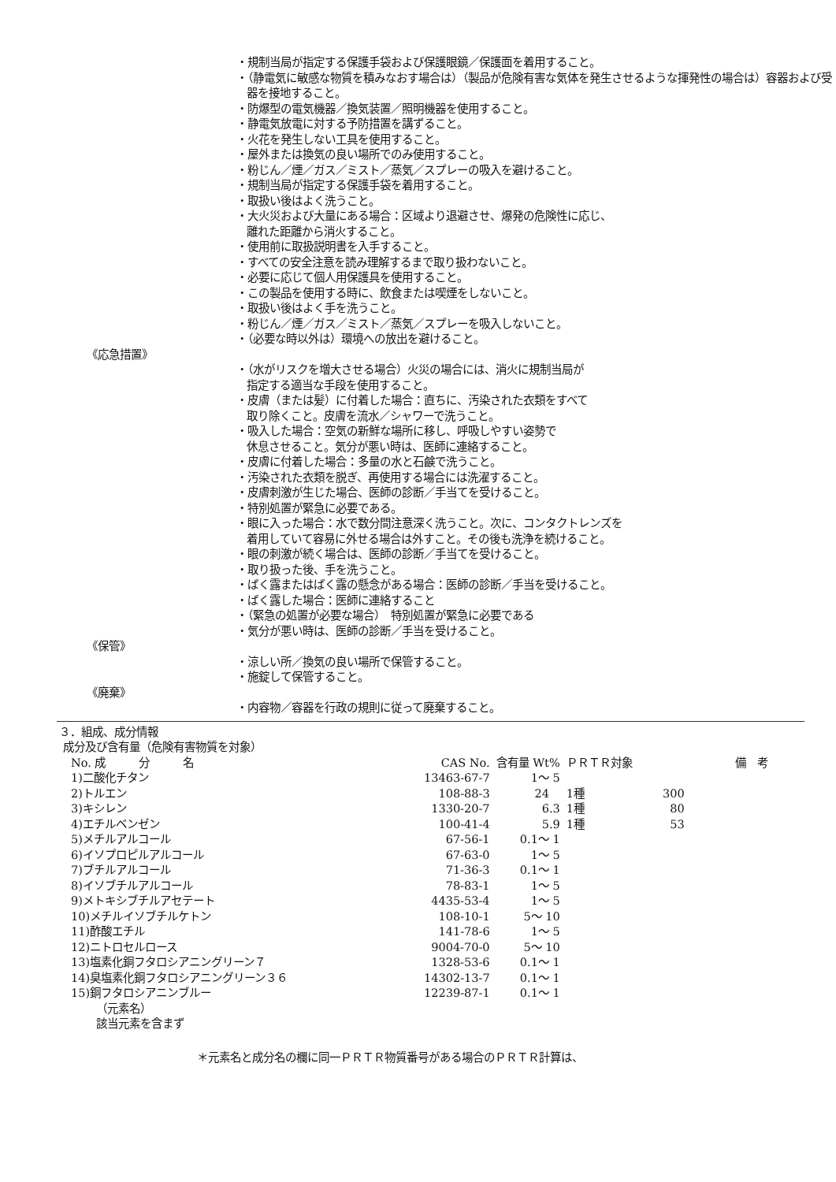・規制当局が指定する保護手袋および保護眼鏡／保護面を着用すること。
・（静電気に敏感な物質を積みなおす場合は）（製品が危険有害な気体を発生させるような揮発性の場合は）容器および受器を接地すること。
・防爆型の電気機器／換気装置／照明機器を使用すること。
・静電気放電に対する予防措置を講ずること。
・火花を発生しない工具を使用すること。
・屋外または換気の良い場所でのみ使用すること。
・粉じん／煙／ガス／ミスト／蒸気／スプレーの吸入を避けること。
・規制当局が指定する保護手袋を着用すること。
・取扱い後はよく洗うこと。
・大火災および大量にある場合：区域より退避させ、爆発の危険性に応じ、
離れた距離から消火すること。
・使用前に取扱説明書を入手すること。
・すべての安全注意を読み理解するまで取り扱わないこと。
・必要に応じて個人用保護具を使用すること。
・この製品を使用する時に、飲食または喫煙をしないこと。
・取扱い後はよく手を洗うこと。
・粉じん／煙／ガス／ミスト／蒸気／スプレーを吸入しないこと。
・（必要な時以外は）環境への放出を避けること。
《応急措置》
・（水がリスクを増大させる場合）火災の場合には、消火に規制当局が
指定する適当な手段を使用すること。
・皮膚（または髪）に付着した場合：直ちに、汚染された衣類をすべて
取り除くこと。皮膚を流水／シャワーで洗うこと。
・吸入した場合：空気の新鮮な場所に移し、呼吸しやすい姿勢で
休息させること。気分が悪い時は、医師に連絡すること。
・皮膚に付着した場合：多量の水と石鹸で洗うこと。
・汚染された衣類を脱ぎ、再使用する場合には洗濯すること。
・皮膚刺激が生じた場合、医師の診断／手当てを受けること。
・特別処置が緊急に必要である。
・眼に入った場合：水で数分間注意深く洗うこと。次に、コンタクトレンズを
着用していて容易に外せる場合は外すこと。その後も洗浄を続けること。
・眼の刺激が続く場合は、医師の診断／手当てを受けること。
・取り扱った後、手を洗うこと。
・ばく露またはばく露の懸念がある場合：医師の診断／手当を受けること。
・ばく露した場合：医師に連絡すること
・（緊急の処置が必要な場合）　特別処置が緊急に必要である
・気分が悪い時は、医師の診断／手当を受けること。
《保管》
・涼しい所／換気の良い場所で保管すること。
・施錠して保管すること。
《廃棄》
・内容物／容器を行政の規則に従って廃棄すること。
３．組成、成分情報
成分及び含有量（危険有害物質を対象）
| No. 成 分 名 | CAS No. | 含有量 Wt% | ＰＲＴＲ対象 | | 備 考 |
| --- | --- | --- | --- | --- | --- |
| 1)二酸化チタン | 13463-67-7 | 1～ 5 | | | |
| 2)トルエン | 108-88-3 | 24 | 1種 | 300 | |
| 3)キシレン | 1330-20-7 | 6.3 | 1種 | 80 | |
| 4)エチルベンゼン | 100-41-4 | 5.9 | 1種 | 53 | |
| 5)メチルアルコール | 67-56-1 | 0.1～ 1 | | | |
| 6)イソプロピルアルコール | 67-63-0 | 1～ 5 | | | |
| 7)ブチルアルコール | 71-36-3 | 0.1～ 1 | | | |
| 8)イソブチルアルコール | 78-83-1 | 1～ 5 | | | |
| 9)メトキシブチルアセテート | 4435-53-4 | 1～ 5 | | | |
| 10)メチルイソブチルケトン | 108-10-1 | 5～ 10 | | | |
| 11)酢酸エチル | 141-78-6 | 1～ 5 | | | |
| 12)ニトロセルロース | 9004-70-0 | 5～ 10 | | | |
| 13)塩素化銅フタロシアニングリーン７ | 1328-53-6 | 0.1～ 1 | | | |
| 14)臭塩素化銅フタロシアニングリーン３６ | 14302-13-7 | 0.1～ 1 | | | |
| 15)銅フタロシアニンブルー | 12239-87-1 | 0.1～ 1 | | | |
（元素名）
該当元素を含まず
＊元素名と成分名の欄に同一ＰＲＴＲ物質番号がある場合のＰＲＴＲ計算は、